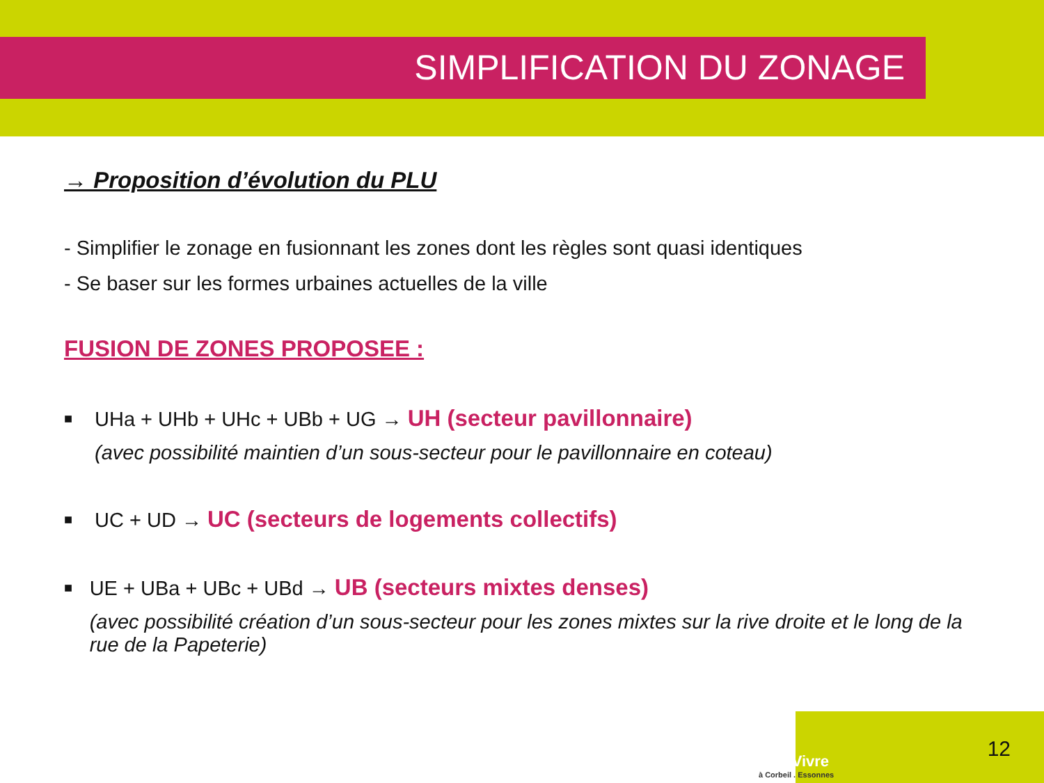SIMPLIFICATION DU ZONAGE
→ Proposition d’évolution du PLU
- Simplifier le zonage en fusionnant les zones dont les règles sont quasi identiques
- Se baser sur les formes urbaines actuelles de la ville
FUSION DE ZONES PROPOSEE :
■
UHa + UHb + UHc + UBb + UG → UH (secteur pavillonnaire)
(avec possibilité maintien d’un sous-secteur pour le pavillonnaire en coteau)
■
UC + UD → UC (secteurs de logements collectifs)
■
UE + UBa + UBc + UBd → UB (secteurs mixtes denses)
(avec possibilité création d’un sous-secteur pour les zones mixtes sur la rive droite et le long de la rue de la Papeterie)
BienVivre
à Corbeil . Essonnes
12